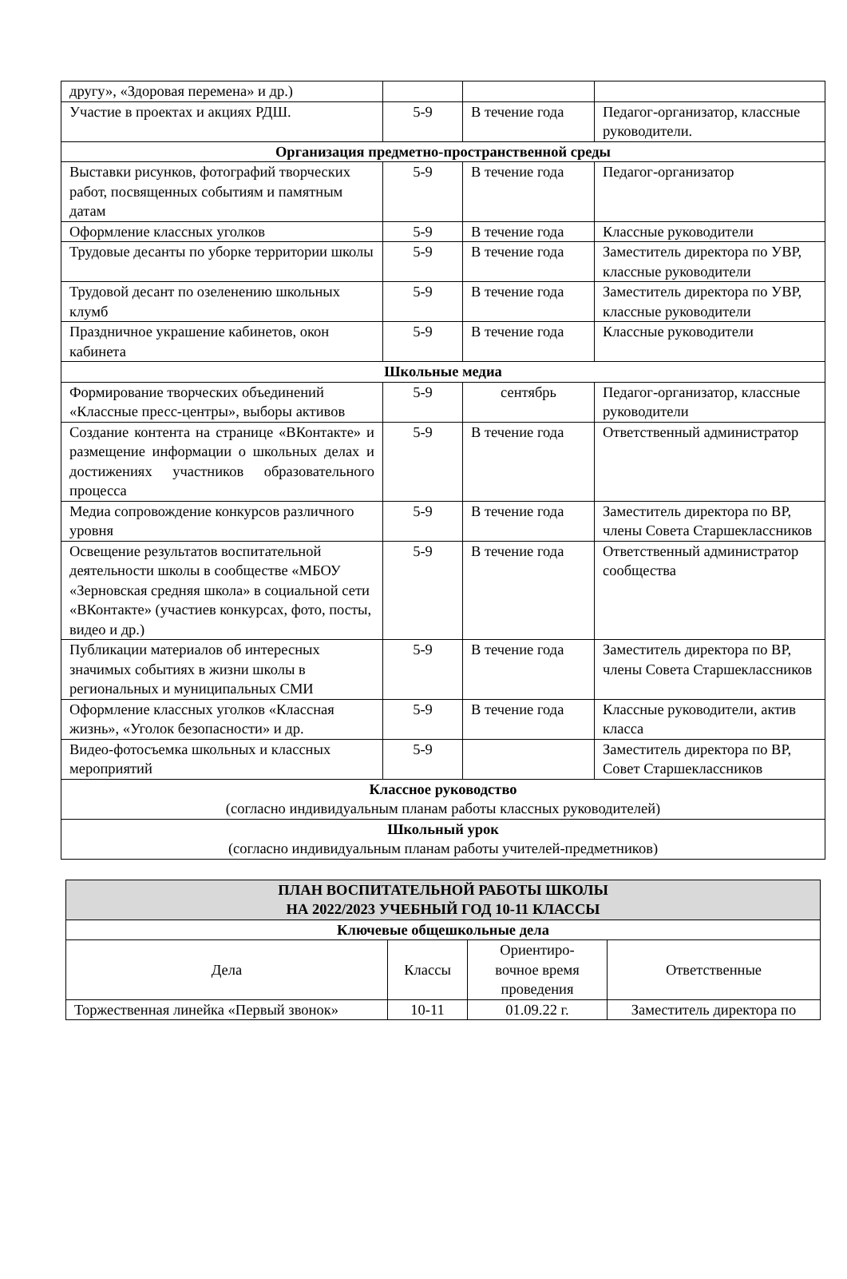| другу», «Здоровая перемена» и др.) | | | |
| Участие в проектах и акциях РДШ. | 5-9 | В течение года | Педагог-организатор, классные руководители. |
| Организация предметно-пространственной среды | | | |
| Выставки рисунков, фотографий творческих работ, посвященных событиям и памятным датам | 5-9 | В течение года | Педагог-организатор |
| Оформление классных уголков | 5-9 | В течение года | Классные руководители |
| Трудовые десанты по уборке территории школы | 5-9 | В течение года | Заместитель директора по УВР, классные руководители |
| Трудовой десант по озеленению школьных клумб | 5-9 | В течение года | Заместитель директора по УВР, классные руководители |
| Праздничное украшение кабинетов, окон кабинета | 5-9 | В течение года | Классные руководители |
| Школьные медиа | | | |
| Формирование творческих объединений «Классные пресс-центры», выборы активов | 5-9 | сентябрь | Педагог-организатор, классные руководители |
| Создание контента на странице «ВКонтакте» и размещение информации о школьных делах и достижениях участников образовательного процесса | 5-9 | В течение года | Ответственный администратор |
| Медиа сопровождение конкурсов различного уровня | 5-9 | В течение года | Заместитель директора по ВР, члены Совета Старшеклассников |
| Освещение результатов воспитательной деятельности школы в сообществе «МБОУ «Зерновская средняя школа» в социальной сети «ВКонтакте» (участиев конкурсах, фото, посты, видео и др.) | 5-9 | В течение года | Ответственный администратор сообщества |
| Публикации материалов об интересных значимых событиях в жизни школы в региональных и муниципальных СМИ | 5-9 | В течение года | Заместитель директора по ВР, члены Совета Старшеклассников |
| Оформление классных уголков «Классная жизнь», «Уголок безопасности» и др. | 5-9 | В течение года | Классные руководители, актив класса |
| Видео-фотосъемка школьных и классных мероприятий | 5-9 | | Заместитель директора по ВР, Совет Старшеклассников |
| Классное руководство (согласно индивидуальным планам работы классных руководителей) | | | |
| Школьный урок (согласно индивидуальным планам работы учителей-предметников) | | | |
| ПЛАН ВОСПИТАТЕЛЬНОЙ РАБОТЫ ШКОЛЫ НА 2022/2023 УЧЕБНЫЙ ГОД 10-11 КЛАССЫ | | | |
| --- | --- | --- | --- |
| Ключевые общешкольные дела | | | |
| Дела | Классы | Ориентиро- вочное время проведения | Ответственные |
| Торжественная линейка «Первый звонок» | 10-11 | 01.09.22 г. | Заместитель директора по |